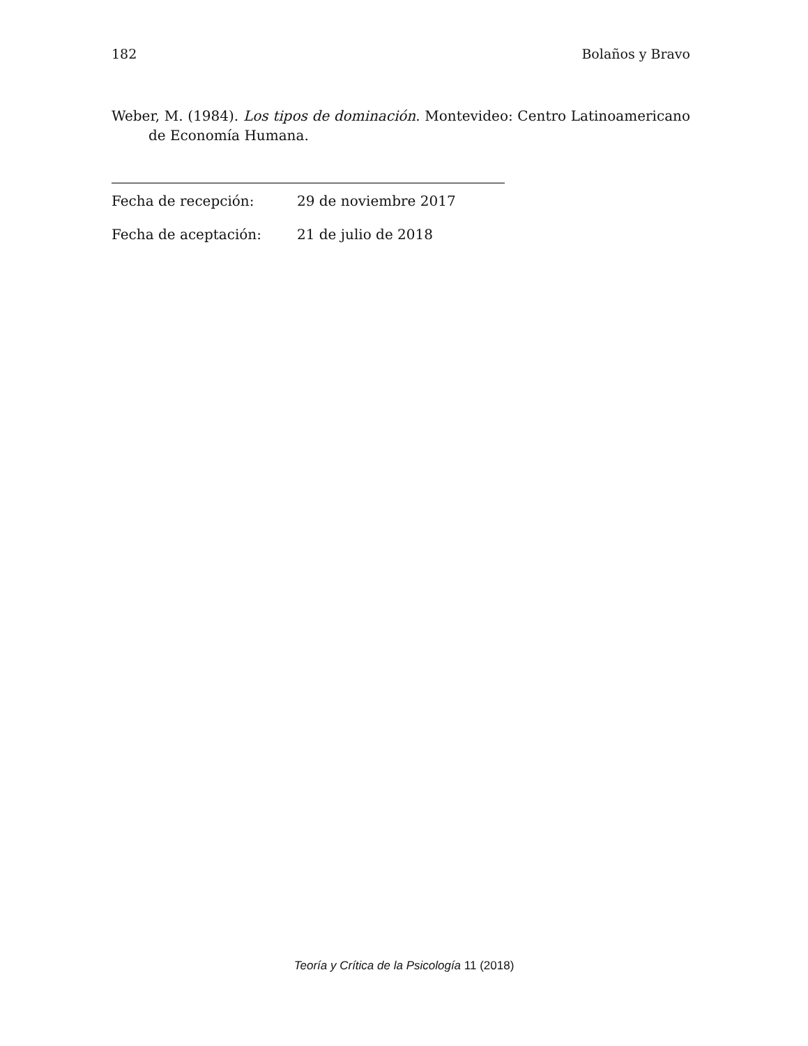182 Bolaños y Bravo
Weber, M. (1984). Los tipos de dominación. Montevideo: Centro Latinoamericano de Economía Humana.
Fecha de recepción: 29 de noviembre 2017
Fecha de aceptación: 21 de julio de 2018
Teoría y Crítica de la Psicología 11 (2018)